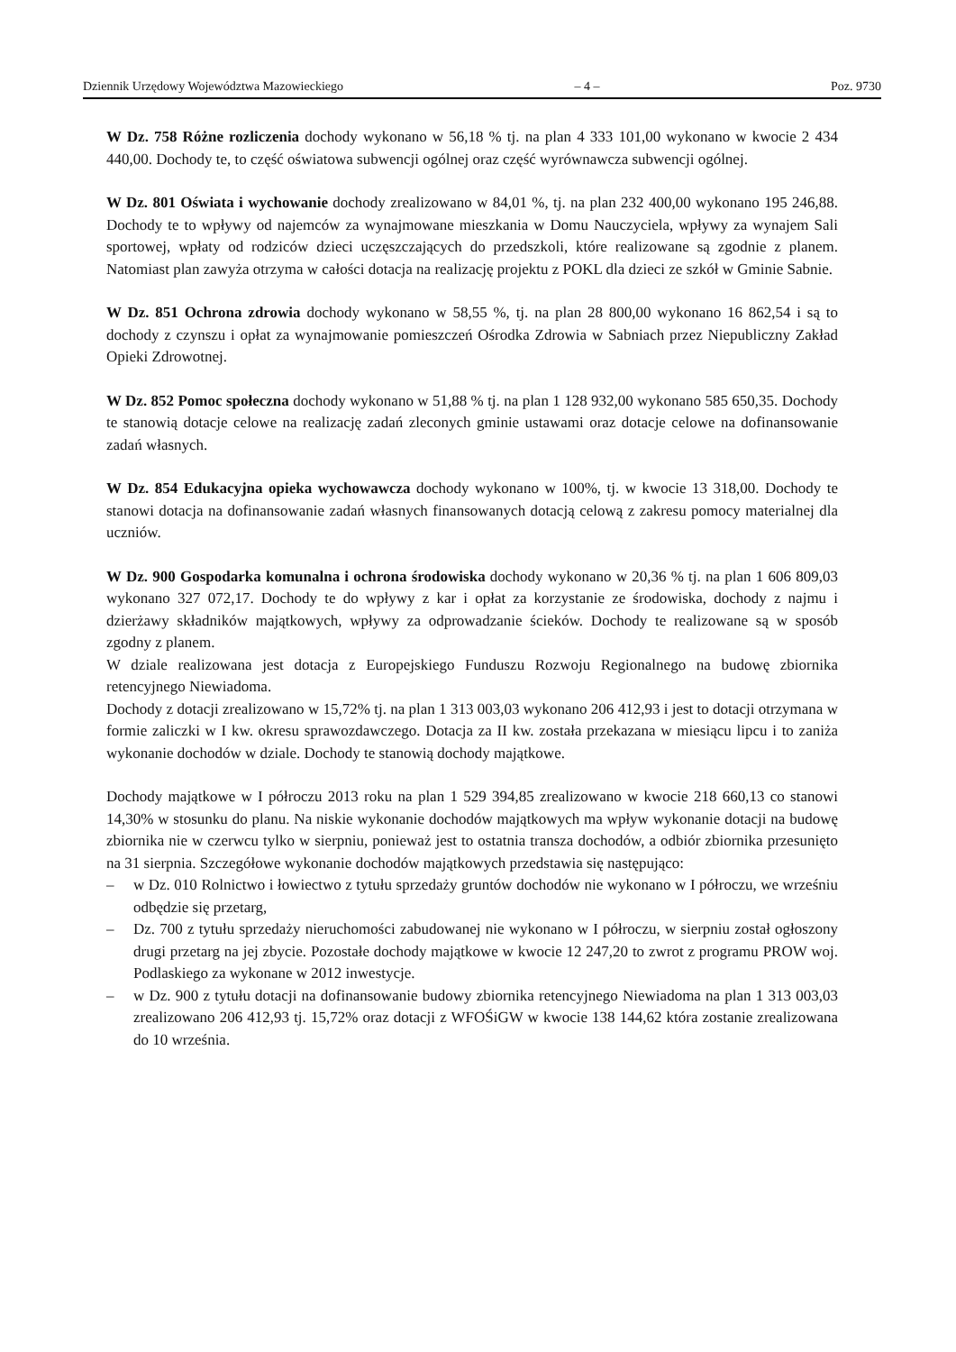Dziennik Urzędowy Województwa Mazowieckiego – 4 – Poz. 9730
W Dz. 758 Różne rozliczenia dochody wykonano w 56,18 % tj. na plan 4 333 101,00 wykonano w kwocie 2 434 440,00. Dochody te, to część oświatowa subwencji ogólnej oraz część wyrównawcza subwencji ogólnej.
W Dz. 801 Oświata i wychowanie dochody zrealizowano w 84,01 %, tj. na plan 232 400,00 wykonano 195 246,88. Dochody te to wpływy od najemców za wynajmowane mieszkania w Domu Nauczyciela, wpływy za wynajem Sali sportowej, wpłaty od rodziców dzieci uczęszczających do przedszkoli, które realizowane są zgodnie z planem. Natomiast plan zawyża otrzyma w całości dotacja na realizację projektu z POKL dla dzieci ze szkół w Gminie Sabnie.
W Dz. 851 Ochrona zdrowia dochody wykonano w 58,55 %, tj. na plan 28 800,00 wykonano 16 862,54 i są to dochody z czynszu i opłat za wynajmowanie pomieszczeń Ośrodka Zdrowia w Sabniach przez Niepubliczny Zakład Opieki Zdrowotnej.
W Dz. 852 Pomoc społeczna dochody wykonano w 51,88 % tj. na plan 1 128 932,00 wykonano 585 650,35. Dochody te stanowią dotacje celowe na realizację zadań zleconych gminie ustawami oraz dotacje celowe na dofinansowanie zadań własnych.
W Dz. 854 Edukacyjna opieka wychowawcza dochody wykonano w 100%, tj. w kwocie 13 318,00. Dochody te stanowi dotacja na dofinansowanie zadań własnych finansowanych dotacją celową z zakresu pomocy materialnej dla uczniów.
W Dz. 900 Gospodarka komunalna i ochrona środowiska dochody wykonano w 20,36 % tj. na plan 1 606 809,03 wykonano 327 072,17. Dochody te do wpływy z kar i opłat za korzystanie ze środowiska, dochody z najmu i dzierżawy składników majątkowych, wpływy za odprowadzanie ścieków. Dochody te realizowane są w sposób zgodny z planem.
W dziale realizowana jest dotacja z Europejskiego Funduszu Rozwoju Regionalnego na budowę zbiornika retencyjnego Niewiadoma.
Dochody z dotacji zrealizowano w 15,72% tj. na plan 1 313 003,03 wykonano 206 412,93 i jest to dotacji otrzymana w formie zaliczki w I kw. okresu sprawozdawczego. Dotacja za II kw. została przekazana w miesiącu lipcu i to zaniża wykonanie dochodów w dziale. Dochody te stanowią dochody majątkowe.
Dochody majątkowe w I półroczu 2013 roku na plan 1 529 394,85 zrealizowano w kwocie 218 660,13 co stanowi 14,30% w stosunku do planu. Na niskie wykonanie dochodów majątkowych ma wpływ wykonanie dotacji na budowę zbiornika nie w czerwcu tylko w sierpniu, ponieważ jest to ostatnia transza dochodów, a odbiór zbiornika przesunięto na 31 sierpnia. Szczegółowe wykonanie dochodów majątkowych przedstawia się następująco:
– w Dz. 010 Rolnictwo i łowiectwo z tytułu sprzedaży gruntów dochodów nie wykonano w I półroczu, we wrześniu odbędzie się przetarg,
– Dz. 700 z tytułu sprzedaży nieruchomości zabudowanej nie wykonano w I półroczu, w sierpniu został ogłoszony drugi przetarg na jej zbycie. Pozostałe dochody majątkowe w kwocie 12 247,20 to zwrot z programu PROW woj. Podlaskiego za wykonane w 2012 inwestycje.
– w Dz. 900 z tytułu dotacji na dofinansowanie budowy zbiornika retencyjnego Niewiadoma na plan 1 313 003,03 zrealizowano 206 412,93 tj. 15,72% oraz dotacji z WFOŚiGW w kwocie 138 144,62 która zostanie zrealizowana do 10 września.